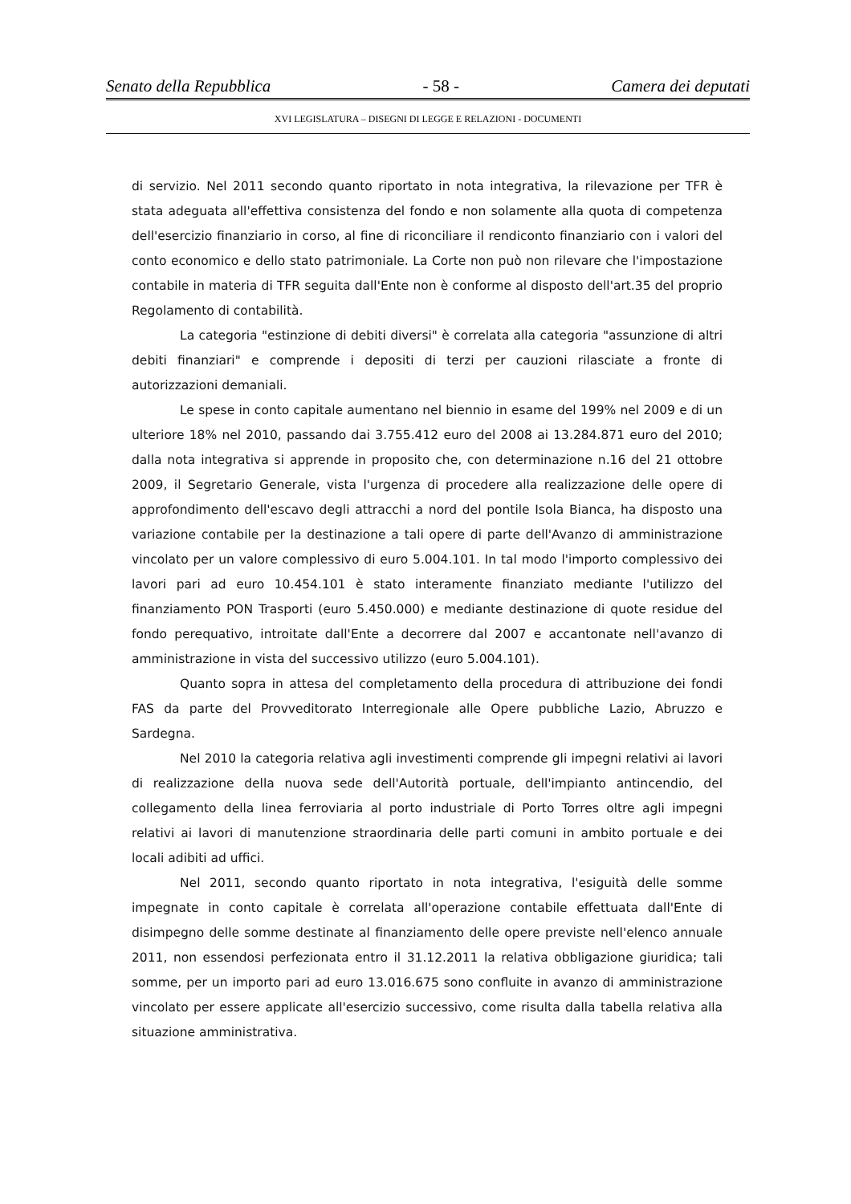Senato della Repubblica - 58 - Camera dei deputati
XVI LEGISLATURA – DISEGNI DI LEGGE E RELAZIONI - DOCUMENTI
di servizio. Nel 2011 secondo quanto riportato in nota integrativa, la rilevazione per TFR è stata adeguata all'effettiva consistenza del fondo e non solamente alla quota di competenza dell'esercizio finanziario in corso, al fine di riconciliare il rendiconto finanziario con i valori del conto economico e dello stato patrimoniale. La Corte non può non rilevare che l'impostazione contabile in materia di TFR seguita dall'Ente non è conforme al disposto dell'art.35 del proprio Regolamento di contabilità.
La categoria "estinzione di debiti diversi" è correlata alla categoria "assunzione di altri debiti finanziari" e comprende i depositi di terzi per cauzioni rilasciate a fronte di autorizzazioni demaniali.
Le spese in conto capitale aumentano nel biennio in esame del 199% nel 2009 e di un ulteriore 18% nel 2010, passando dai 3.755.412 euro del 2008 ai 13.284.871 euro del 2010; dalla nota integrativa si apprende in proposito che, con determinazione n.16 del 21 ottobre 2009, il Segretario Generale, vista l'urgenza di procedere alla realizzazione delle opere di approfondimento dell'escavo degli attracchi a nord del pontile Isola Bianca, ha disposto una variazione contabile per la destinazione a tali opere di parte dell'Avanzo di amministrazione vincolato per un valore complessivo di euro 5.004.101. In tal modo l'importo complessivo dei lavori pari ad euro 10.454.101 è stato interamente finanziato mediante l'utilizzo del finanziamento PON Trasporti (euro 5.450.000) e mediante destinazione di quote residue del fondo perequativo, introitate dall'Ente a decorrere dal 2007 e accantonate nell'avanzo di amministrazione in vista del successivo utilizzo (euro 5.004.101).
Quanto sopra in attesa del completamento della procedura di attribuzione dei fondi FAS da parte del Provveditorato Interregionale alle Opere pubbliche Lazio, Abruzzo e Sardegna.
Nel 2010 la categoria relativa agli investimenti comprende gli impegni relativi ai lavori di realizzazione della nuova sede dell'Autorità portuale, dell'impianto antincendio, del collegamento della linea ferroviaria al porto industriale di Porto Torres oltre agli impegni relativi ai lavori di manutenzione straordinaria delle parti comuni in ambito portuale e dei locali adibiti ad uffici.
Nel 2011, secondo quanto riportato in nota integrativa, l'esiguità delle somme impegnate in conto capitale è correlata all'operazione contabile effettuata dall'Ente di disimpegno delle somme destinate al finanziamento delle opere previste nell'elenco annuale 2011, non essendosi perfezionata entro il 31.12.2011 la relativa obbligazione giuridica; tali somme, per un importo pari ad euro 13.016.675 sono confluite in avanzo di amministrazione vincolato per essere applicate all'esercizio successivo, come risulta dalla tabella relativa alla situazione amministrativa.